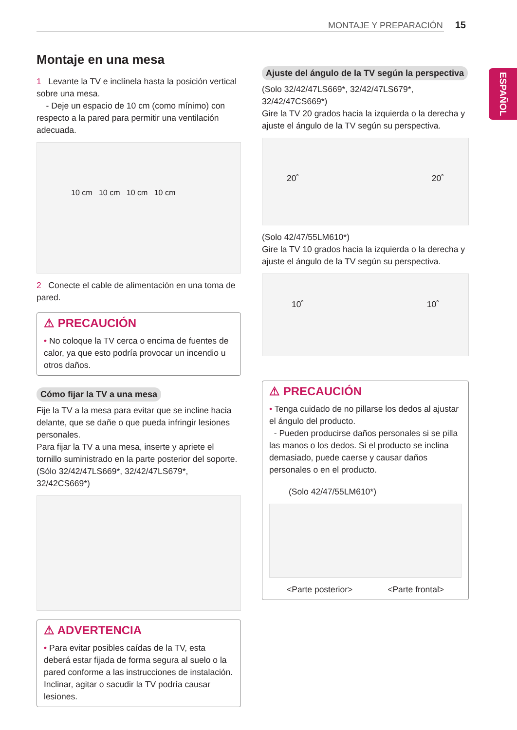MONTAJE Y PREPARACIÓN 15
ESPAÑOL
Montaje en una mesa
1 Levante la TV e inclínela hasta la posición vertical sobre una mesa.
- Deje un espacio de 10 cm (como mínimo) con respecto a la pared para permitir una ventilación adecuada.
10 cm 10 cm 10 cm 10 cm
2 Conecte el cable de alimentación en una toma de pared.
⚠ PRECAUCIÓN
• No coloque la TV cerca o encima de fuentes de calor, ya que esto podría provocar un incendio u otros daños.
Cómo fijar la TV a una mesa
Fije la TV a la mesa para evitar que se incline hacia delante, que se dañe o que pueda infringir lesiones personales.
Para fijar la TV a una mesa, inserte y apriete el tornillo suministrado en la parte posterior del soporte.
(Sólo 32/42/47LS669*, 32/42/47LS679*, 32/42CS669*)
⚠ ADVERTENCIA
• Para evitar posibles caídas de la TV, esta deberá estar fijada de forma segura al suelo o la pared conforme a las instrucciones de instalación. Inclinar, agitar o sacudir la TV podría causar lesiones.
Ajuste del ángulo de la TV según la perspectiva
(Solo 32/42/47LS669*, 32/42/47LS679*, 32/42/47CS669*)
Gire la TV 20 grados hacia la izquierda o la derecha y ajuste el ángulo de la TV según su perspectiva.
20˚ 20˚
(Solo 42/47/55LM610*)
Gire la TV 10 grados hacia la izquierda o la derecha y ajuste el ángulo de la TV según su perspectiva.
10˚ 10˚
⚠ PRECAUCIÓN
• Tenga cuidado de no pillarse los dedos al ajustar el ángulo del producto.
- Pueden producirse daños personales si se pilla las manos o los dedos. Si el producto se inclina demasiado, puede caerse y causar daños personales o en el producto.
(Solo 42/47/55LM610*)
<Parte posterior> <Parte frontal>